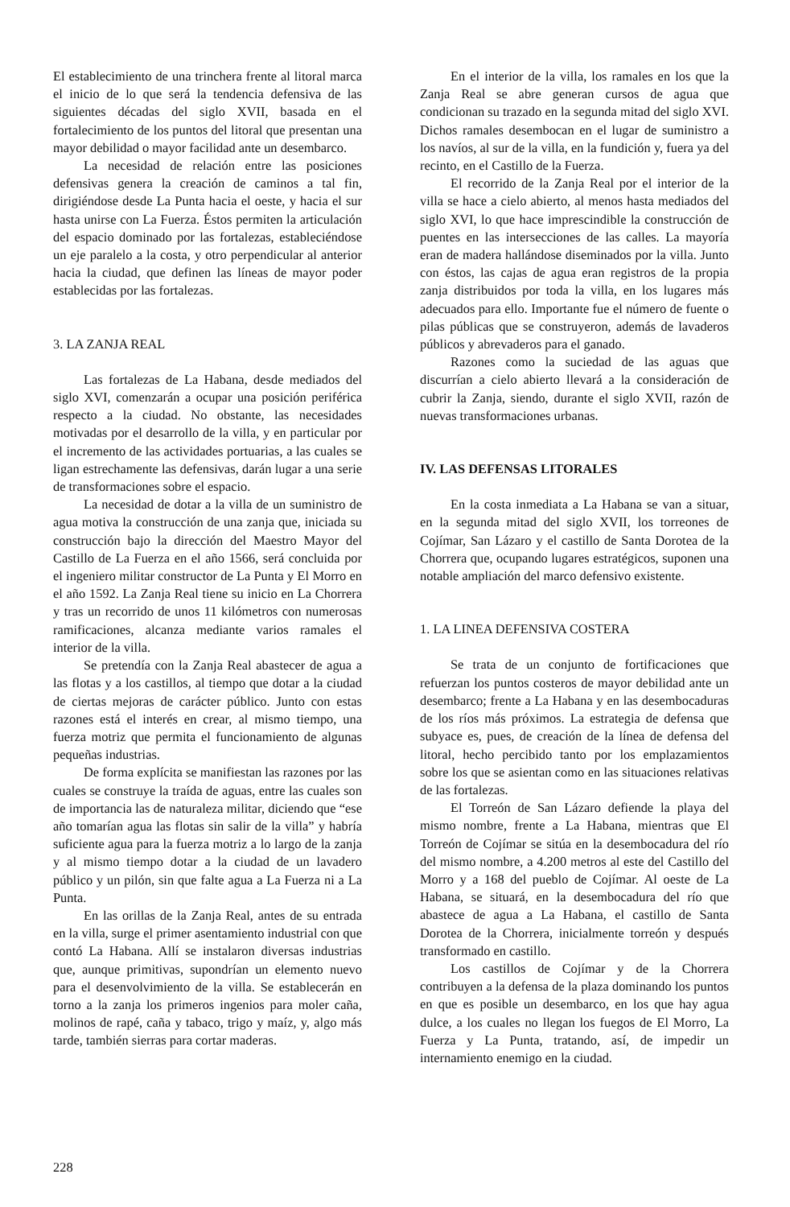El establecimiento de una trinchera frente al litoral marca el inicio de lo que será la tendencia defensiva de las siguientes décadas del siglo XVII, basada en el fortalecimiento de los puntos del litoral que presentan una mayor debilidad o mayor facilidad ante un desembarco.
La necesidad de relación entre las posiciones defensivas genera la creación de caminos a tal fin, dirigiéndose desde La Punta hacia el oeste, y hacia el sur hasta unirse con La Fuerza. Éstos permiten la articulación del espacio dominado por las fortalezas, estableciéndose un eje paralelo a la costa, y otro perpendicular al anterior hacia la ciudad, que definen las líneas de mayor poder establecidas por las fortalezas.
3. LA ZANJA REAL
Las fortalezas de La Habana, desde mediados del siglo XVI, comenzarán a ocupar una posición periférica respecto a la ciudad. No obstante, las necesidades motivadas por el desarrollo de la villa, y en particular por el incremento de las actividades portuarias, a las cuales se ligan estrechamente las defensivas, darán lugar a una serie de transformaciones sobre el espacio.
La necesidad de dotar a la villa de un suministro de agua motiva la construcción de una zanja que, iniciada su construcción bajo la dirección del Maestro Mayor del Castillo de La Fuerza en el año 1566, será concluida por el ingeniero militar constructor de La Punta y El Morro en el año 1592. La Zanja Real tiene su inicio en La Chorrera y tras un recorrido de unos 11 kilómetros con numerosas ramificaciones, alcanza mediante varios ramales el interior de la villa.
Se pretendía con la Zanja Real abastecer de agua a las flotas y a los castillos, al tiempo que dotar a la ciudad de ciertas mejoras de carácter público. Junto con estas razones está el interés en crear, al mismo tiempo, una fuerza motriz que permita el funcionamiento de algunas pequeñas industrias.
De forma explícita se manifiestan las razones por las cuales se construye la traída de aguas, entre las cuales son de importancia las de naturaleza militar, diciendo que “ese año tomarían agua las flotas sin salir de la villa” y habría suficiente agua para la fuerza motriz a lo largo de la zanja y al mismo tiempo dotar a la ciudad de un lavadero público y un pilón, sin que falte agua a La Fuerza ni a La Punta.
En las orillas de la Zanja Real, antes de su entrada en la villa, surge el primer asentamiento industrial con que contó La Habana. Allí se instalaron diversas industrias que, aunque primitivas, supondrían un elemento nuevo para el desenvolvimiento de la villa. Se establecerán en torno a la zanja los primeros ingenios para moler caña, molinos de rapé, caña y tabaco, trigo y maíz, y, algo más tarde, también sierras para cortar maderas.
En el interior de la villa, los ramales en los que la Zanja Real se abre generan cursos de agua que condicionan su trazado en la segunda mitad del siglo XVI. Dichos ramales desembocan en el lugar de suministro a los navíos, al sur de la villa, en la fundición y, fuera ya del recinto, en el Castillo de la Fuerza.
El recorrido de la Zanja Real por el interior de la villa se hace a cielo abierto, al menos hasta mediados del siglo XVI, lo que hace imprescindible la construcción de puentes en las intersecciones de las calles. La mayoría eran de madera hallándose diseminados por la villa. Junto con éstos, las cajas de agua eran registros de la propia zanja distribuidos por toda la villa, en los lugares más adecuados para ello. Importante fue el número de fuente o pilas públicas que se construyeron, además de lavaderos públicos y abrevaderos para el ganado.
Razones como la suciedad de las aguas que discurrían a cielo abierto llevará a la consideración de cubrir la Zanja, siendo, durante el siglo XVII, razón de nuevas transformaciones urbanas.
IV. LAS DEFENSAS LITORALES
En la costa inmediata a La Habana se van a situar, en la segunda mitad del siglo XVII, los torreones de Cojímar, San Lázaro y el castillo de Santa Dorotea de la Chorrera que, ocupando lugares estratégicos, suponen una notable ampliación del marco defensivo existente.
1. LA LINEA DEFENSIVA COSTERA
Se trata de un conjunto de fortificaciones que refuerzan los puntos costeros de mayor debilidad ante un desembarco; frente a La Habana y en las desembocaduras de los ríos más próximos. La estrategia de defensa que subyace es, pues, de creación de la línea de defensa del litoral, hecho percibido tanto por los emplazamientos sobre los que se asientan como en las situaciones relativas de las fortalezas.
El Torreón de San Lázaro defiende la playa del mismo nombre, frente a La Habana, mientras que El Torreón de Cojímar se sitúa en la desembocadura del río del mismo nombre, a 4.200 metros al este del Castillo del Morro y a 168 del pueblo de Cojímar. Al oeste de La Habana, se situará, en la desembocadura del río que abastece de agua a La Habana, el castillo de Santa Dorotea de la Chorrera, inicialmente torreón y después transformado en castillo.
Los castillos de Cojímar y de la Chorrera contribuyen a la defensa de la plaza dominando los puntos en que es posible un desembarco, en los que hay agua dulce, a los cuales no llegan los fuegos de El Morro, La Fuerza y La Punta, tratando, así, de impedir un internamiento enemigo en la ciudad.
228